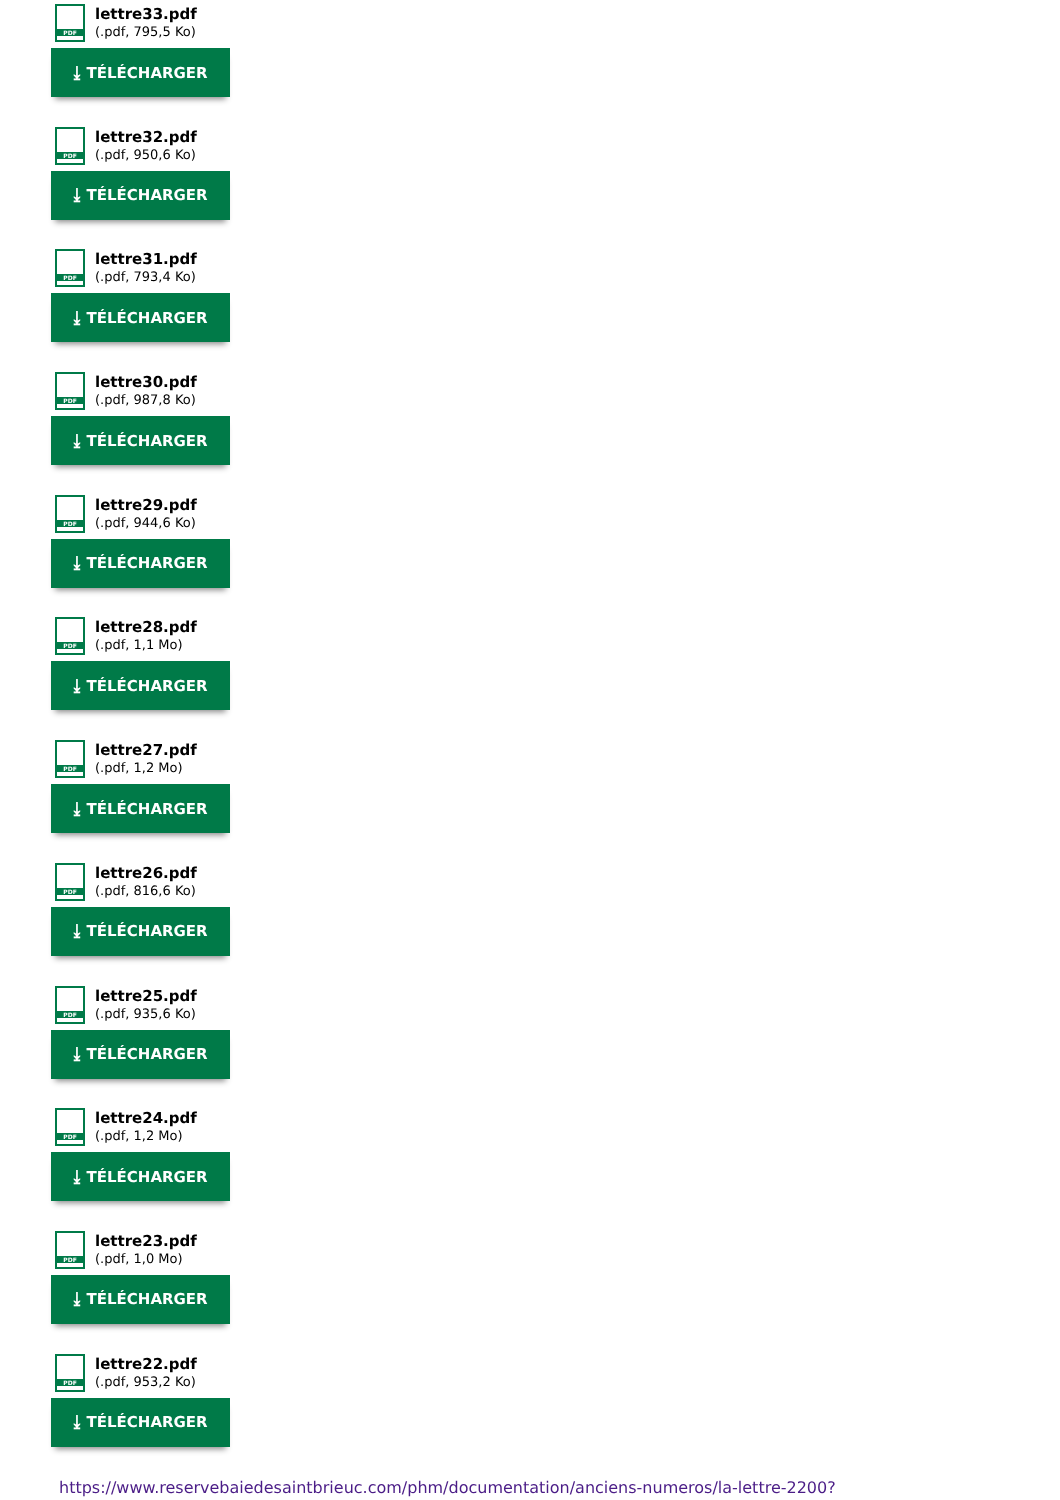PDF
lettre33.pdf
(.pdf, 795,5 Ko)
⤓ TÉLÉCHARGER
PDF
lettre32.pdf
(.pdf, 950,6 Ko)
⤓ TÉLÉCHARGER
PDF
lettre31.pdf
(.pdf, 793,4 Ko)
⤓ TÉLÉCHARGER
PDF
lettre30.pdf
(.pdf, 987,8 Ko)
⤓ TÉLÉCHARGER
PDF
lettre29.pdf
(.pdf, 944,6 Ko)
⤓ TÉLÉCHARGER
PDF
lettre28.pdf
(.pdf, 1,1 Mo)
⤓ TÉLÉCHARGER
PDF
lettre27.pdf
(.pdf, 1,2 Mo)
⤓ TÉLÉCHARGER
PDF
lettre26.pdf
(.pdf, 816,6 Ko)
⤓ TÉLÉCHARGER
PDF
lettre25.pdf
(.pdf, 935,6 Ko)
⤓ TÉLÉCHARGER
PDF
lettre24.pdf
(.pdf, 1,2 Mo)
⤓ TÉLÉCHARGER
PDF
lettre23.pdf
(.pdf, 1,0 Mo)
⤓ TÉLÉCHARGER
PDF
lettre22.pdf
(.pdf, 953,2 Ko)
⤓ TÉLÉCHARGER
https://www.reservebaiedesaintbrieuc.com/phm/documentation/anciens-numeros/la-lettre-2200?